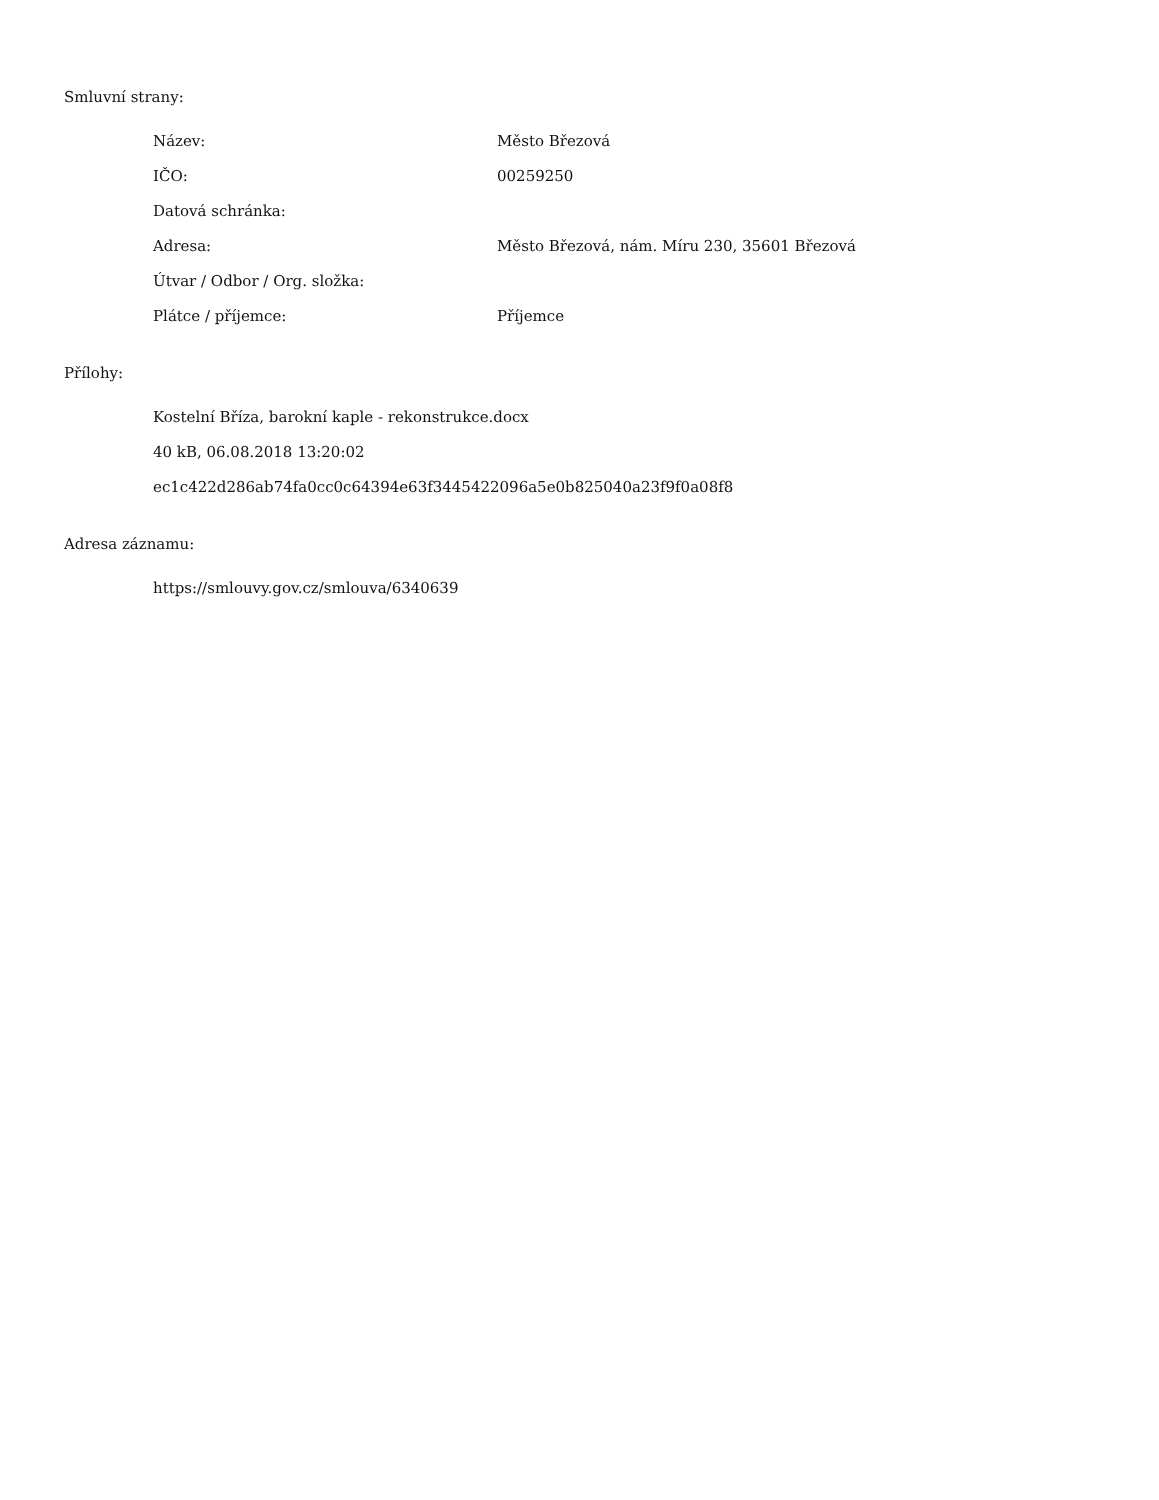Smluvní strany:
| Název: | Město Březová |
| IČO: | 00259250 |
| Datová schránka: | |
| Adresa: | Město Březová, nám. Míru 230, 35601 Březová |
| Útvar / Odbor / Org. složka: | |
| Plátce / příjemce: | Příjemce |
Přílohy:
Kostelní Bříza, barokní kaple - rekonstrukce.docx
40 kB, 06.08.2018 13:20:02
ec1c422d286ab74fa0cc0c64394e63f3445422096a5e0b825040a23f9f0a08f8
Adresa záznamu:
https://smlouvy.gov.cz/smlouva/6340639